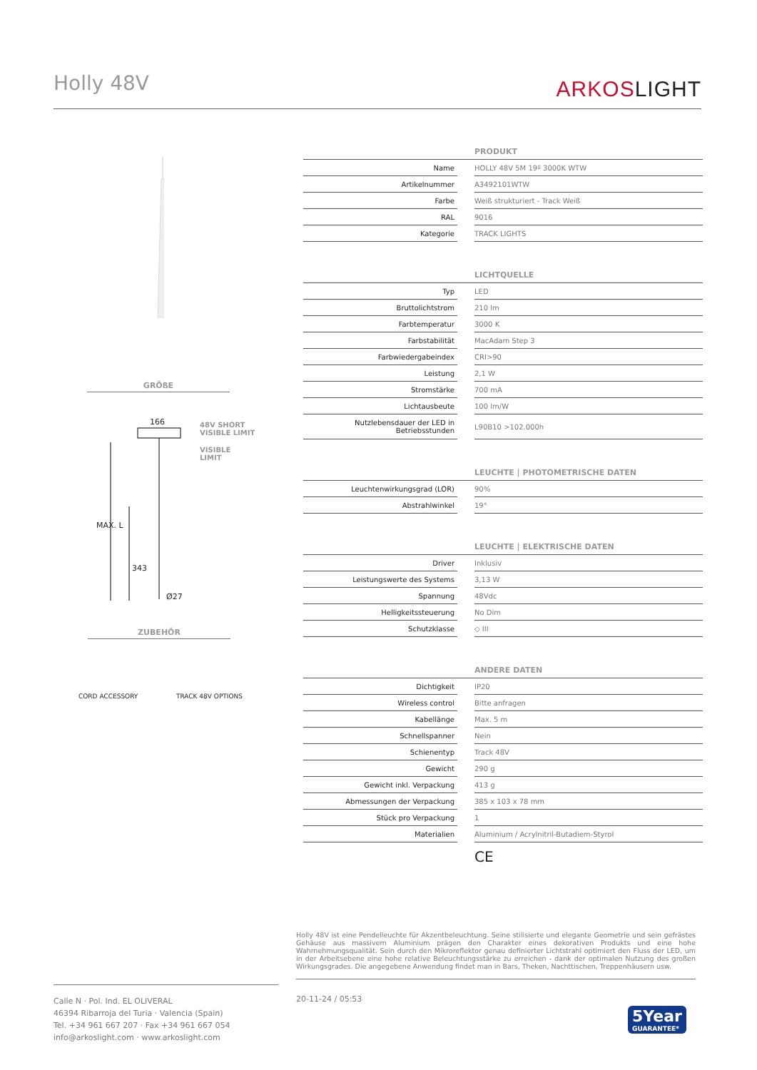Holly 48V ARKOSLIGHT
GRÖßE
166
48V SHORT
VISIBLE LIMIT
VISIBLE
LIMIT
MAX. L
343
Ø27
ZUBEHÖR
CORD ACCESSORY TRACK 48V OPTIONS
| PRODUKT | | |
| --- | --- | --- |
| Name | | HOLLY 48V 5M 19º 3000K WTW |
| Artikelnummer | | A3492101WTW |
| Farbe | | Weiß strukturiert - Track Weiß |
| RAL | | 9016 |
| Kategorie | | TRACK LIGHTS |
| LICHTQUELLE | | |
| --- | --- | --- |
| Typ | | LED |
| Bruttolichtstrom | | 210 lm |
| Farbtemperatur | | 3000 K |
| Farbstabilität | | MacAdam Step 3 |
| Farbwiedergabeindex | | CRI>90 |
| Leistung | | 2,1 W |
| Stromstärke | | 700 mA |
| Lichtausbeute | | 100 lm/W |
| Nutzlebensdauer der LED in Betriebsstunden | | L90B10 >102.000h |
| LEUCHTE / PHOTOMETRISCHE DATEN | | |
| --- | --- | --- |
| Leuchtenwirkungsgrad (LOR) | | 90% |
| Abstrahlwinkel | | 19° |
| LEUCHTE / ELEKTRISCHE DATEN | | |
| --- | --- | --- |
| Driver | | Inklusiv |
| Leistungswerte des Systems | | 3,13 W |
| Spannung | | 48Vdc |
| Helligkeitssteuerung | | No Dim |
| Schutzklasse | | ◇ III |
| ANDERE DATEN | | |
| --- | --- | --- |
| Dichtigkeit | | IP20 |
| Wireless control | | Bitte anfragen |
| Kabellänge | | Max. 5 m |
| Schnellspanner | | Nein |
| Schienentyp | | Track 48V |
| Gewicht | | 290 g |
| Gewicht inkl. Verpackung | | 413 g |
| Abmessungen der Verpackung | | 385 x 103 x 78 mm |
| Stück pro Verpackung | | 1 |
| Materialien | | Aluminium / Acrylnitril-Butadiem-Styrol |
CE
Holly 48V ist eine Pendelleuchte für Akzentbeleuchtung. Seine stilisierte und elegante Geometrie und sein gefrästes Gehäuse aus massivem Aluminium prägen den Charakter eines dekorativen Produkts und eine hohe Wahrnehmungsqualität. Sein durch den Mikroreflektor genau definierter Lichtstrahl optimiert den Fluss der LED, um in der Arbeitsebene eine hohe relative Beleuchtungsstärke zu erreichen - dank der optimalen Nutzung des großen Wirkungsgrades. Die angegebene Anwendung findet man in Bars, Theken, Nachttischen, Treppenhäusern usw.
Calle N · Pol. Ind. EL OLIVERAL
46394 Ribarroja del Turia · Valencia (Spain)
Tel. +34 961 667 207 · Fax +34 961 667 054
info@arkoslight.com · www.arkoslight.com
20-11-24 / 05:53
5Year
GUARANTEE*